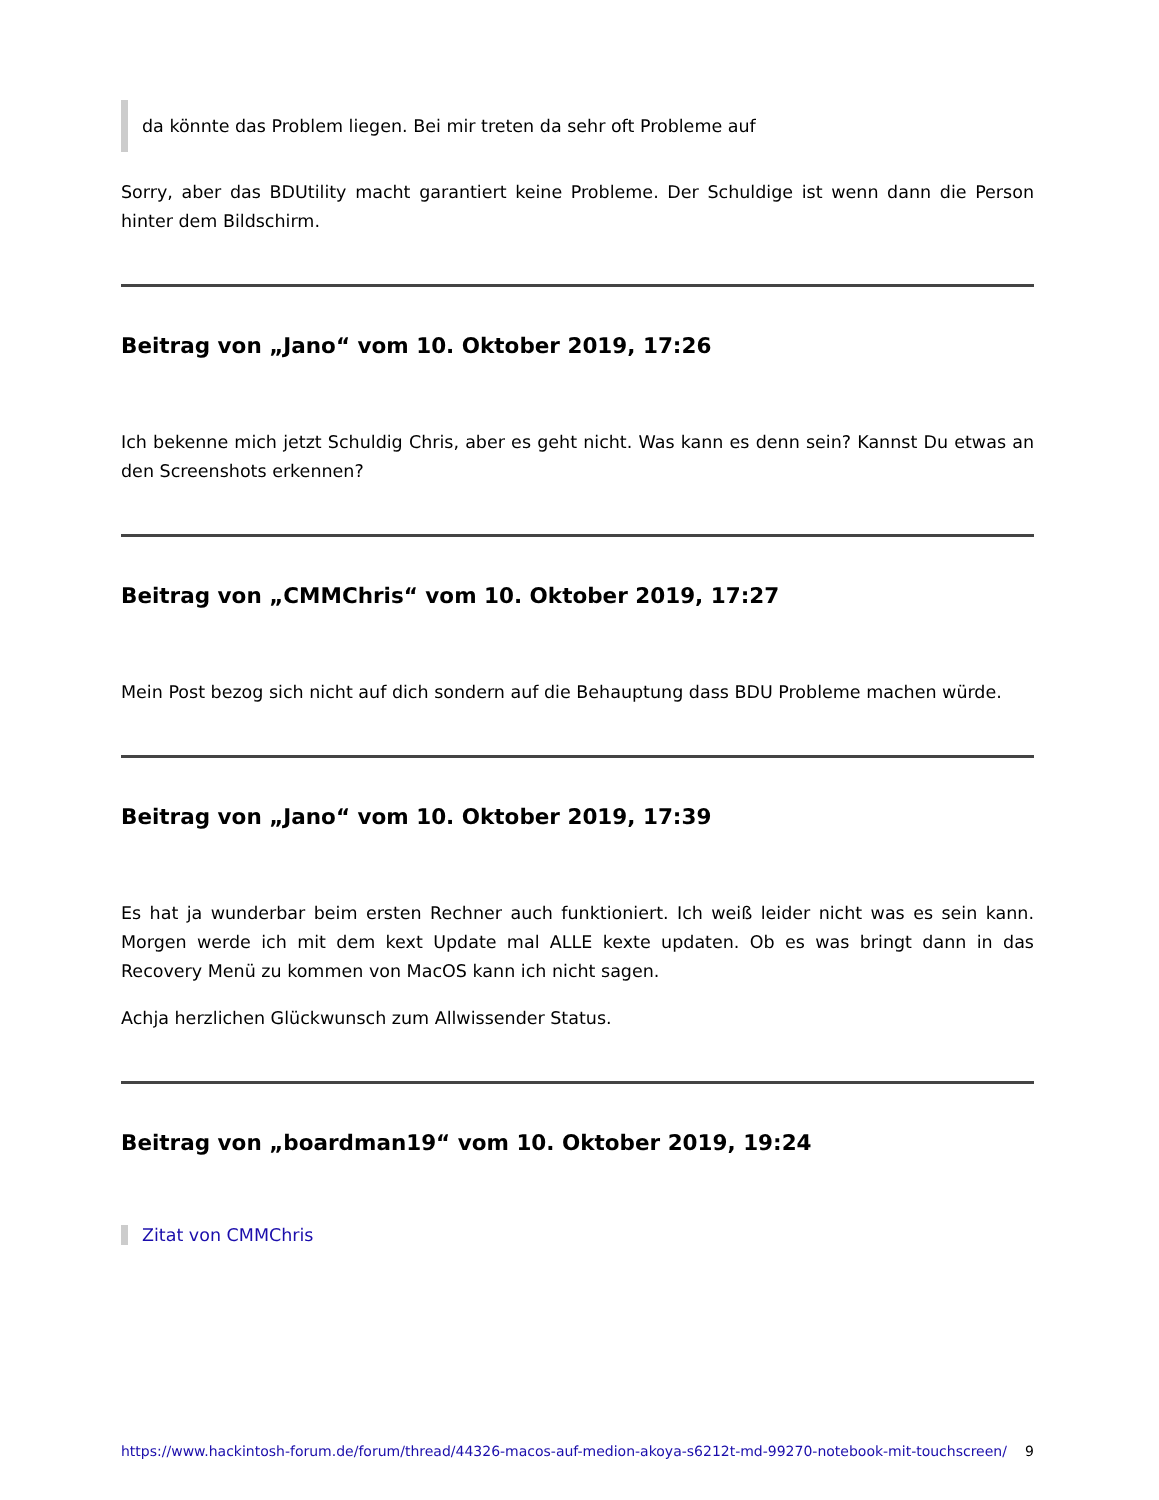da könnte das Problem liegen. Bei mir treten da sehr oft Probleme auf
Sorry, aber das BDUtility macht garantiert keine Probleme. Der Schuldige ist wenn dann die Person hinter dem Bildschirm.
Beitrag von „Jano“ vom 10. Oktober 2019, 17:26
Ich bekenne mich jetzt Schuldig Chris, aber es geht nicht. Was kann es denn sein? Kannst Du etwas an den Screenshots erkennen?
Beitrag von „CMMChris“ vom 10. Oktober 2019, 17:27
Mein Post bezog sich nicht auf dich sondern auf die Behauptung dass BDU Probleme machen würde.
Beitrag von „Jano“ vom 10. Oktober 2019, 17:39
Es hat ja wunderbar beim ersten Rechner auch funktioniert. Ich weiß leider nicht was es sein kann. Morgen werde ich mit dem kext Update mal ALLE kexte updaten. Ob es was bringt dann in das Recovery Menü zu kommen von MacOS kann ich nicht sagen.
Achja herzlichen Glückwunsch zum Allwissender Status.
Beitrag von „boardman19“ vom 10. Oktober 2019, 19:24
Zitat von CMMChris
https://www.hackintosh-forum.de/forum/thread/44326-macos-auf-medion-akoya-s6212t-md-99270-notebook-mit-touchscreen/ 9